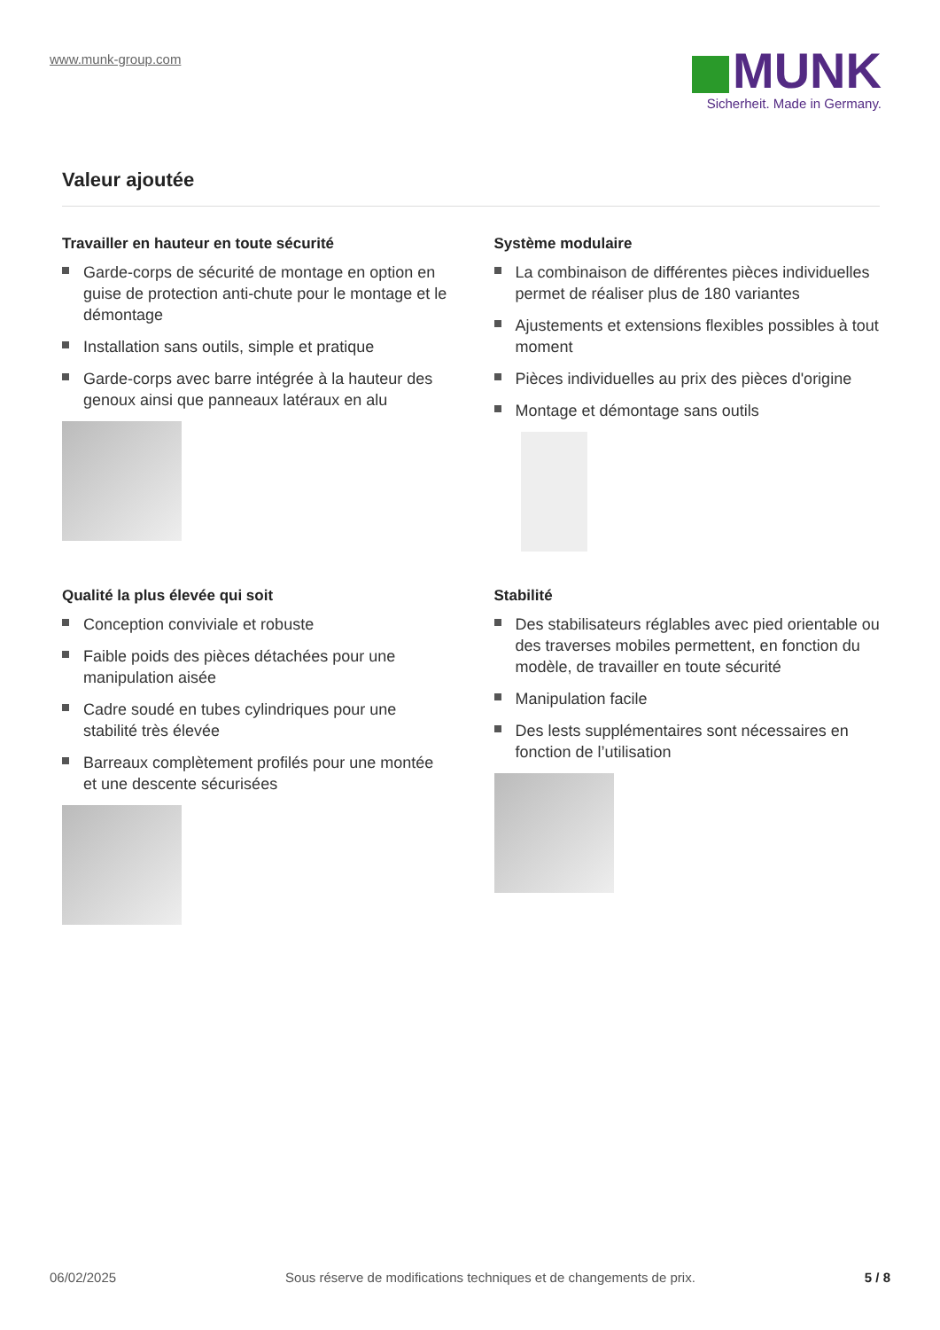www.munk-group.com
MUNK
Sicherheit. Made in Germany.
Valeur ajoutée
Travailler en hauteur en toute sécurité
Garde-corps de sécurité de montage en option en guise de protection anti-chute pour le montage et le démontage
Installation sans outils, simple et pratique
Garde-corps avec barre intégrée à la hauteur des genoux ainsi que panneaux latéraux en alu
Système modulaire
La combinaison de différentes pièces individuelles permet de réaliser plus de 180 variantes
Ajustements et extensions flexibles possibles à tout moment
Pièces individuelles au prix des pièces d'origine
Montage et démontage sans outils
Qualité la plus élevée qui soit
Conception conviviale et robuste
Faible poids des pièces détachées pour une manipulation aisée
Cadre soudé en tubes cylindriques pour une stabilité très élevée
Barreaux complètement profilés pour une montée et une descente sécurisées
Stabilité
Des stabilisateurs réglables avec pied orientable ou des traverses mobiles permettent, en fonction du modèle, de travailler en toute sécurité
Manipulation facile
Des lests supplémentaires sont nécessaires en fonction de l’utilisation
06/02/2025 Sous réserve de modifications techniques et de changements de prix. 5 / 8